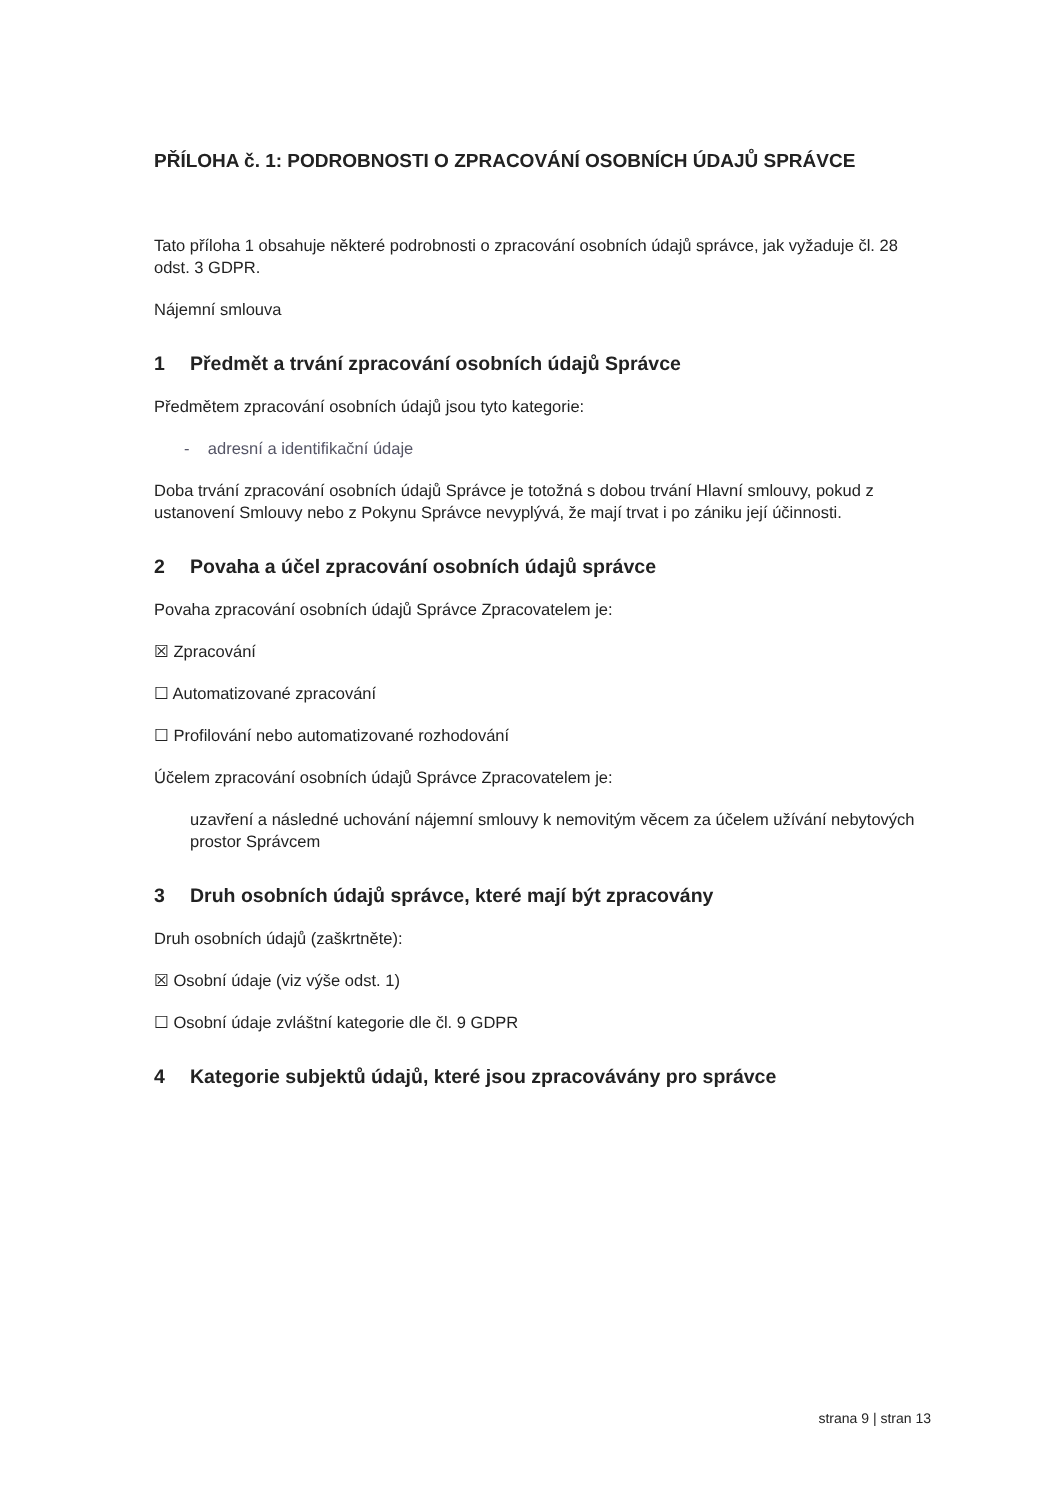PŘÍLOHA č. 1: PODROBNOSTI O ZPRACOVÁNÍ OSOBNÍCH ÚDAJŮ SPRÁVCE
Tato příloha 1 obsahuje některé podrobnosti o zpracování osobních údajů správce, jak vyžaduje čl. 28 odst. 3 GDPR.
Nájemní smlouva
1 Předmět a trvání zpracování osobních údajů Správce
Předmětem zpracování osobních údajů jsou tyto kategorie:
- adresní a identifikační údaje
Doba trvání zpracování osobních údajů Správce je totožná s dobou trvání Hlavní smlouvy, pokud z ustanovení Smlouvy nebo z Pokynu Správce nevyplývá, že mají trvat i po zániku její účinnosti.
2 Povaha a účel zpracování osobních údajů správce
Povaha zpracování osobních údajů Správce Zpracovatelem je:
☒ Zpracování
☐ Automatizované zpracování
☐ Profilování nebo automatizované rozhodování
Účelem zpracování osobních údajů Správce Zpracovatelem je:
uzavření a následné uchování nájemní smlouvy k nemovitým věcem za účelem užívání nebytových prostor Správcem
3 Druh osobních údajů správce, které mají být zpracovány
Druh osobních údajů (zaškrtněte):
☒ Osobní údaje (viz výše odst. 1)
☐ Osobní údaje zvláštní kategorie dle čl. 9 GDPR
4 Kategorie subjektů údajů, které jsou zpracovávány pro správce
strana 9 | stran 13